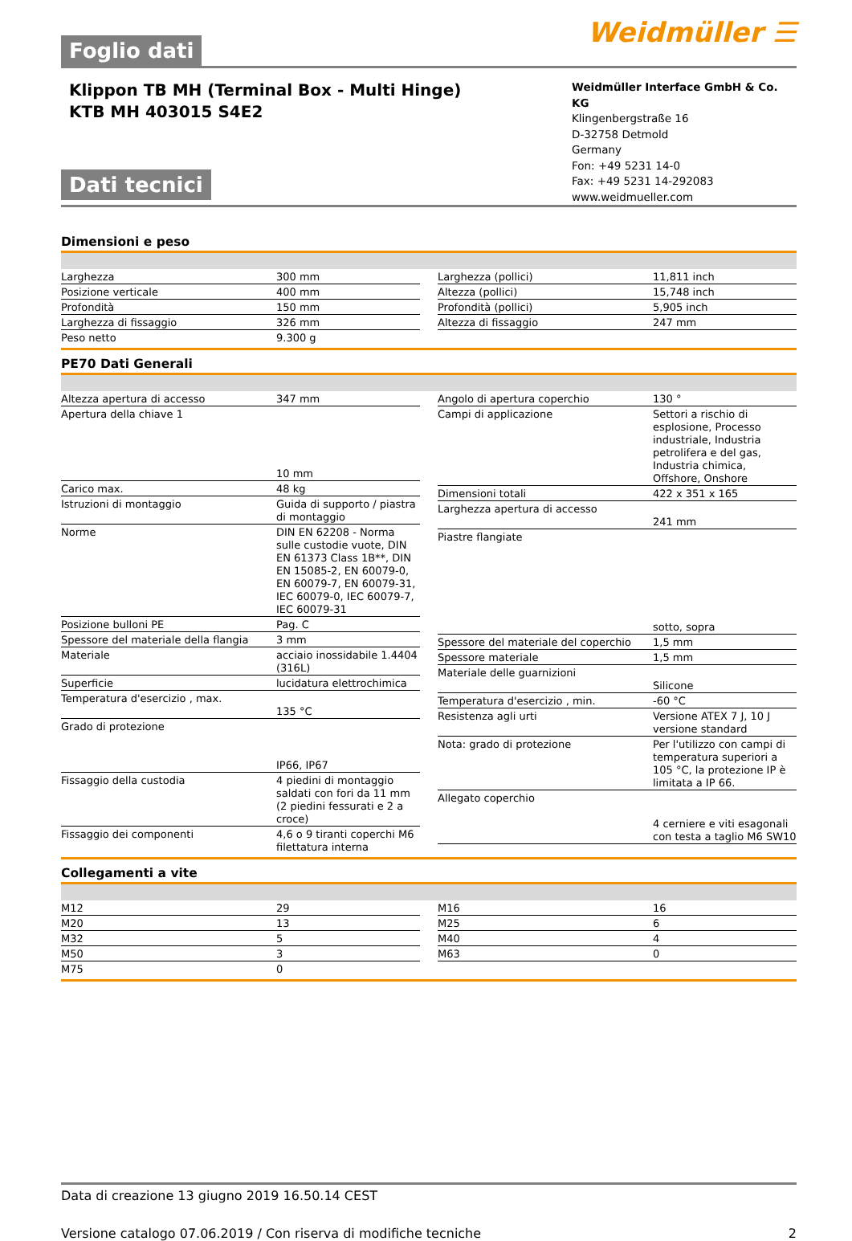Foglio dati
Weidmüller ☰
Klippon TB MH (Terminal Box - Multi Hinge)
KTB MH 403015 S4E2
Dati tecnici
Weidmüller Interface GmbH & Co. KG
Klingenbergstraße 16
D-32758 Detmold
Germany
Fon: +49 5231 14-0
Fax: +49 5231 14-292083
www.weidmueller.com
Dimensioni e peso
| Larghezza | 300 mm |
| Posizione verticale | 400 mm |
| Profondità | 150 mm |
| Larghezza di fissaggio | 326 mm |
| Peso netto | 9.300 g |
| Larghezza (pollici) | 11,811 inch |
| Altezza (pollici) | 15,748 inch |
| Profondità (pollici) | 5,905 inch |
| Altezza di fissaggio | 247 mm |
PE70 Dati Generali
| Altezza apertura di accesso | 347 mm |
| Apertura della chiave 1 | 10 mm |
| Carico max. | 48 kg |
| Istruzioni di montaggio | Guida di supporto / piastra di montaggio |
| Norme | DIN EN 62208 - Norma sulle custodie vuote, DIN EN 61373 Class 1B**, DIN EN 15085-2, EN 60079-0, EN 60079-7, EN 60079-31, IEC 60079-0, IEC 60079-7, IEC 60079-31 |
| Posizione bulloni PE | Pag. C |
| Spessore del materiale della flangia | 3 mm |
| Materiale | acciaio inossidabile 1.4404 (316L) |
| Superficie | lucidatura elettrochimica |
| Temperatura d'esercizio , max. | 135 °C |
| Grado di protezione | IP66, IP67 |
| Fissaggio della custodia | 4 piedini di montaggio saldati con fori da 11 mm (2 piedini fessurati e 2 a croce) |
| Fissaggio dei componenti | 4,6 o 9 tiranti coperchi M6 filettatura interna |
| Angolo di apertura coperchio | 130 ° |
| Campi di applicazione | Settori a rischio di esplosione, Processo industriale, Industria petrolifera e del gas, Industria chimica, Offshore, Onshore |
| Dimensioni totali | 422 x 351 x 165 |
| Larghezza apertura di accesso | 241 mm |
| Piastre flangiate | sotto, sopra |
| Spessore del materiale del coperchio | 1,5 mm |
| Spessore materiale | 1,5 mm |
| Materiale delle guarnizioni | Silicone |
| Temperatura d'esercizio , min. | -60 °C |
| Resistenza agli urti | Versione ATEX 7 J, 10 J versione standard |
| Nota: grado di protezione | Per l'utilizzo con campi di temperatura superiori a 105 °C, la protezione IP è limitata a IP 66. |
| Allegato coperchio | 4 cerniere e viti esagonali con testa a taglio M6 SW10 |
Collegamenti a vite
| M12 | 29 |
| M20 | 13 |
| M32 | 5 |
| M50 | 3 |
| M75 | 0 |
| M16 | 16 |
| M25 | 6 |
| M40 | 4 |
| M63 | 0 |
Data di creazione 13 giugno 2019 16.50.14 CEST
Versione catalogo 07.06.2019 / Con riserva di modifiche tecniche 2